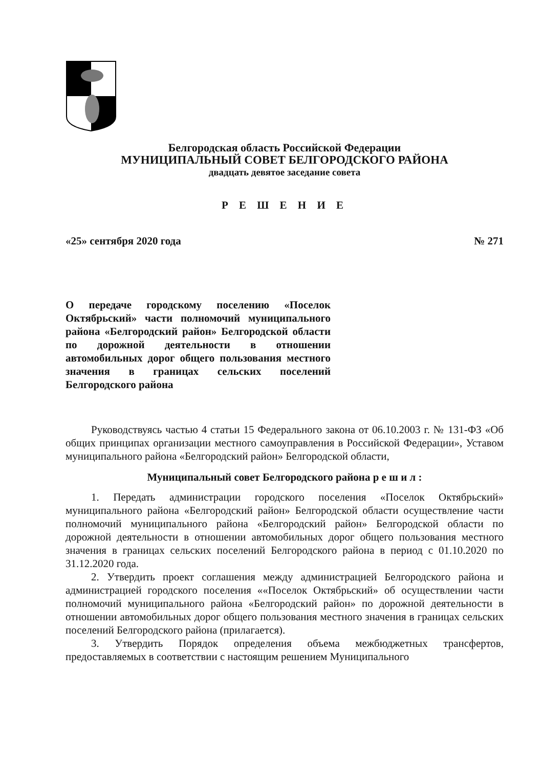Белгородская область Российской Федерации
МУНИЦИПАЛЬНЫЙ СОВЕТ БЕЛГОРОДСКОГО РАЙОНА
двадцать девятое заседание совета
Р Е Ш Е Н И Е
«25» сентября 2020 года № 271
О передаче городскому поселению «Поселок Октябрьский» части полномочий муниципального района «Белгородский район» Белгородской области по дорожной деятельности в отношении автомобильных дорог общего пользования местного значения в границах сельских поселений Белгородского района
Руководствуясь частью 4 статьи 15 Федерального закона от 06.10.2003 г. № 131-ФЗ «Об общих принципах организации местного самоуправления в Российской Федерации», Уставом муниципального района «Белгородский район» Белгородской области,
Муниципальный совет Белгородского района р е ш и л :
1. Передать администрации городского поселения «Поселок Октябрьский» муниципального района «Белгородский район» Белгородской области осуществление части полномочий муниципального района «Белгородский район» Белгородской области по дорожной деятельности в отношении автомобильных дорог общего пользования местного значения в границах сельских поселений Белгородского района в период с 01.10.2020 по 31.12.2020 года.
2. Утвердить проект соглашения между администрацией Белгородского района и администрацией городского поселения ««Поселок Октябрьский» об осуществлении части полномочий муниципального района «Белгородский район» по дорожной деятельности в отношении автомобильных дорог общего пользования местного значения в границах сельских поселений Белгородского района (прилагается).
3. Утвердить Порядок определения объема межбюджетных трансфертов, предоставляемых в соответствии с настоящим решением Муниципального